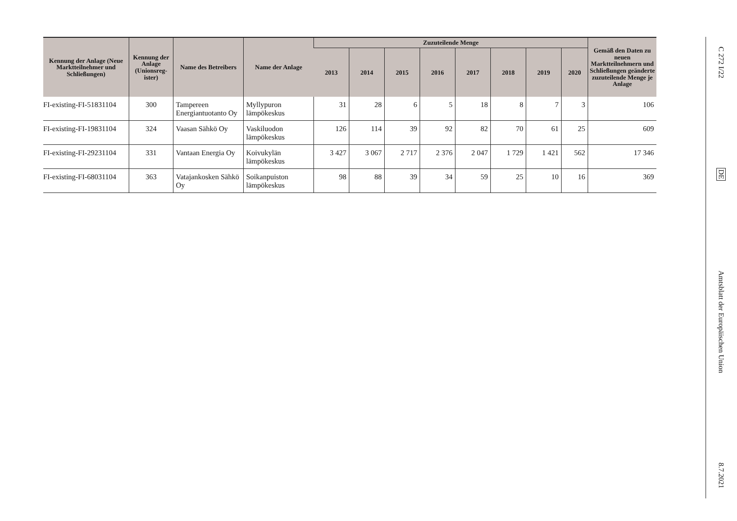| Kennung der Anlage (Neue Marktteilnehmer und Schließungen) | Kennung der Anlage (Unionsreg-ister) | Name des Betreibers | Name der Anlage | Zuzuteilende Menge | | | | | | | | Gemäß den Daten zu neuen Marktteilnehmern und Schließungen geänderte zuzuteilende Menge je Anlage |
| --- | --- | --- | --- | --- | --- | --- | --- | --- | --- | --- | --- | --- |
| | | | | 2013 | 2014 | 2015 | 2016 | 2017 | 2018 | 2019 | 2020 | |
| FI-existing-FI-51831104 | 300 | Tampereen Energiantuotanto Oy | Myllypuron lämpökeskus | 31 | 28 | 6 | 5 | 18 | 8 | 7 | 3 | 106 |
| FI-existing-FI-19831104 | 324 | Vaasan Sähkö Oy | Vaskiluodon lämpökeskus | 126 | 114 | 39 | 92 | 82 | 70 | 61 | 25 | 609 |
| FI-existing-FI-29231104 | 331 | Vantaan Energia Oy | Koivukylän lämpökeskus | 3 427 | 3 067 | 2 717 | 2 376 | 2 047 | 1 729 | 1 421 | 562 | 17 346 |
| FI-existing-FI-68031104 | 363 | Vatajankosken Sähkö Oy | Soikanpuiston lämpökeskus | 98 | 88 | 39 | 34 | 59 | 25 | 10 | 16 | 369 |
C 272 I/22
DE
Amtsblatt der Europäischen Union
8.7.2021